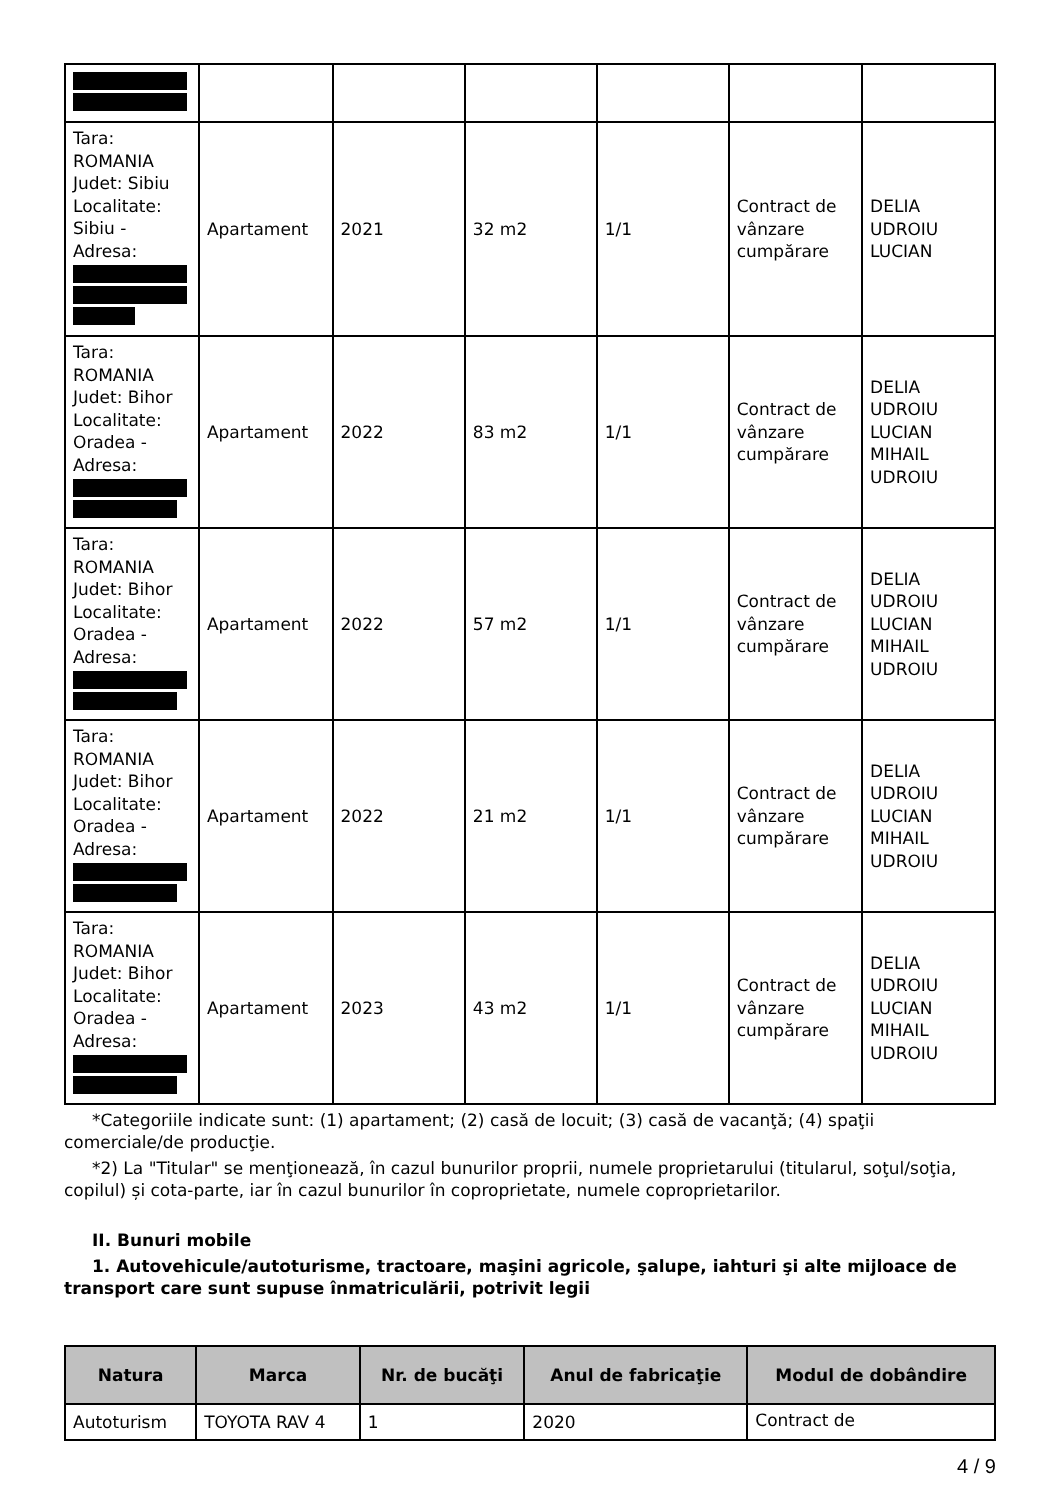| Tara: ROMANIA Judet: Sibiu Localitate: Sibiu - Adresa: | Apartament | 2021 | 32 m2 | 1/1 | Contract de vânzare cumpărare | DELIA UDROIU LUCIAN |
| Tara: ROMANIA Judet: Bihor Localitate: Oradea - Adresa: | Apartament | 2022 | 83 m2 | 1/1 | Contract de vânzare cumpărare | DELIA UDROIU LUCIAN MIHAIL UDROIU |
| Tara: ROMANIA Judet: Bihor Localitate: Oradea - Adresa: | Apartament | 2022 | 57 m2 | 1/1 | Contract de vânzare cumpărare | DELIA UDROIU LUCIAN MIHAIL UDROIU |
| Tara: ROMANIA Judet: Bihor Localitate: Oradea - Adresa: | Apartament | 2022 | 21 m2 | 1/1 | Contract de vânzare cumpărare | DELIA UDROIU LUCIAN MIHAIL UDROIU |
| Tara: ROMANIA Judet: Bihor Localitate: Oradea - Adresa: | Apartament | 2023 | 43 m2 | 1/1 | Contract de vânzare cumpărare | DELIA UDROIU LUCIAN MIHAIL UDROIU |
*Categoriile indicate sunt: (1) apartament; (2) casă de locuit; (3) casă de vacanţă; (4) spaţii comerciale/de producţie.
*2) La "Titular" se menţionează, în cazul bunurilor proprii, numele proprietarului (titularul, soţul/soţia, copilul) și cota-parte, iar în cazul bunurilor în coproprietate, numele coproprietarilor.
II. Bunuri mobile
1. Autovehicule/autoturisme, tractoare, maşini agricole, şalupe, iahturi şi alte mijloace de transport care sunt supuse înmatriculării, potrivit legii
| Natura | Marca | Nr. de bucăţi | Anul de fabricaţie | Modul de dobândire |
| --- | --- | --- | --- | --- |
| Autoturism | TOYOTA RAV 4 | 1 | 2020 | Contract de |
4 / 9